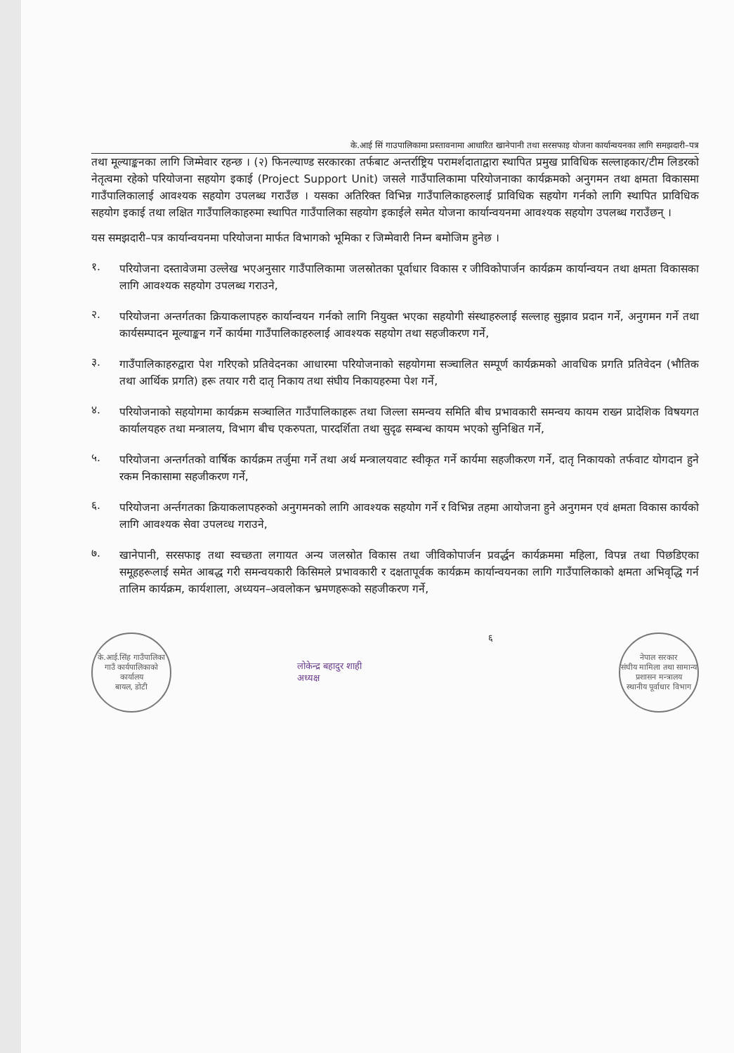के.आई सिं गाउपालिकामा प्रस्तावनामा आधारित खानेपानी तथा सरसफाइ योजना कार्यान्वयनका लागि समझदारी–पत्र
तथा मूल्याङ्कनका लागि जिम्मेवार रहन्छ । (२) फिनल्याण्ड सरकारका तर्फबाट अन्तर्राष्ट्रिय परामर्शदाताद्वारा स्थापित प्रमुख प्राविधिक सल्लाहकार/टीम लिडरको नेतृत्वमा रहेको परियोजना सहयोग इकाई (Project Support Unit) जसले गाउँपालिकामा परियोजनाका कार्यक्रमको अनुगमन तथा क्षमता विकासमा गाउँपालिकालाई आवश्यक सहयोग उपलब्ध गराउँछ । यसका अतिरिक्त विभिन्न गाउँपालिकाहरुलाई प्राविधिक सहयोग गर्नको लागि स्थापित प्राविधिक सहयोग इकाई तथा लक्षित गाउँपालिकाहरुमा स्थापित गाउँपालिका सहयोग इकाईले समेत योजना कार्यान्वयनमा आवश्यक सहयोग उपलब्ध गराउँछन् ।
यस समझदारी–पत्र कार्यान्वयनमा परियोजना मार्फत विभागको भूमिका र जिम्मेवारी निम्न बमोजिम हुनेछ ।
१.
परियोजना दस्तावेजमा उल्लेख भएअनुसार गाउँपालिकामा जलस्रोतका पूर्वाधार विकास र जीविकोपार्जन कार्यक्रम कार्यान्वयन तथा क्षमता विकासका लागि आवश्यक सहयोग उपलब्ध गराउने,
२.
परियोजना अन्तर्गतका क्रियाकलापहरु कार्यान्वयन गर्नको लागि नियुक्त भएका सहयोगी संस्थाहरुलाई सल्लाह सुझाव प्रदान गर्ने, अनुगमन गर्ने तथा कार्यसम्पादन मूल्याङ्कन गर्ने कार्यमा गाउँपालिकाहरुलाई आवश्यक सहयोग तथा सहजीकरण गर्ने,
३.
गाउँपालिकाहरुद्वारा पेश गरिएको प्रतिवेदनका आधारमा परियोजनाको सहयोगमा सञ्चालित सम्पूर्ण कार्यक्रमको आवधिक प्रगति प्रतिवेदन (भौतिक तथा आर्थिक प्रगति) हरू तयार गरी दातृ निकाय तथा संघीय निकायहरुमा पेश गर्ने,
४.
परियोजनाको सहयोगमा कार्यक्रम सञ्चालित गाउँपालिकाहरू तथा जिल्ला समन्वय समिति बीच प्रभावकारी समन्वय कायम राख्न प्रादेशिक विषयगत कार्यालयहरु तथा मन्त्रालय, विभाग बीच एकरुपता, पारदर्शिता तथा सुदृढ सम्बन्ध कायम भएको सुनिश्चित गर्ने,
५.
परियोजना अन्तर्गतको वार्षिक कार्यक्रम तर्जुमा गर्ने तथा अर्थ मन्त्रालयवाट स्वीकृत गर्ने कार्यमा सहजीकरण गर्ने, दातृ निकायको तर्फवाट योगदान हुने रकम निकासामा सहजीकरण गर्ने,
६.
परियोजना अर्न्तगतका क्रियाकलापहरुको अनुगमनको लागि आवश्यक सहयोग गर्ने र विभिन्न तहमा आयोजना हुने अनुगमन एवं क्षमता विकास कार्यको लागि आवश्यक सेवा उपलव्ध गराउने,
७.
खानेपानी, सरसफाइ तथा स्वच्छता लगायत अन्य जलस्रोत विकास तथा जीविकोपार्जन प्रवर्द्धन कार्यक्रममा महिला, विपन्न तथा पिछडिएका समूहहरूलाई समेत आबद्ध गरी समन्वयकारी किसिमले प्रभावकारी र दक्षतापूर्वक कार्यक्रम कार्यान्वयनका लागि गाउँपालिकाको क्षमता अभिवृद्धि गर्न तालिम कार्यक्रम, कार्यशाला, अध्ययन–अवलोकन भ्रमणहरूको सहजीकरण गर्ने,
के.आई.सिंह गाउँपालिका
गाउँ कार्यपालिकाको कार्यालय
बायल, डोटी
लोकेन्द्र बहादुर शाही
अध्यक्ष
६
नेपाल सरकार
संघीय मामिला तथा सामान्य प्रशासन मन्त्रालय
स्थानीय पूर्वाधार विभाग